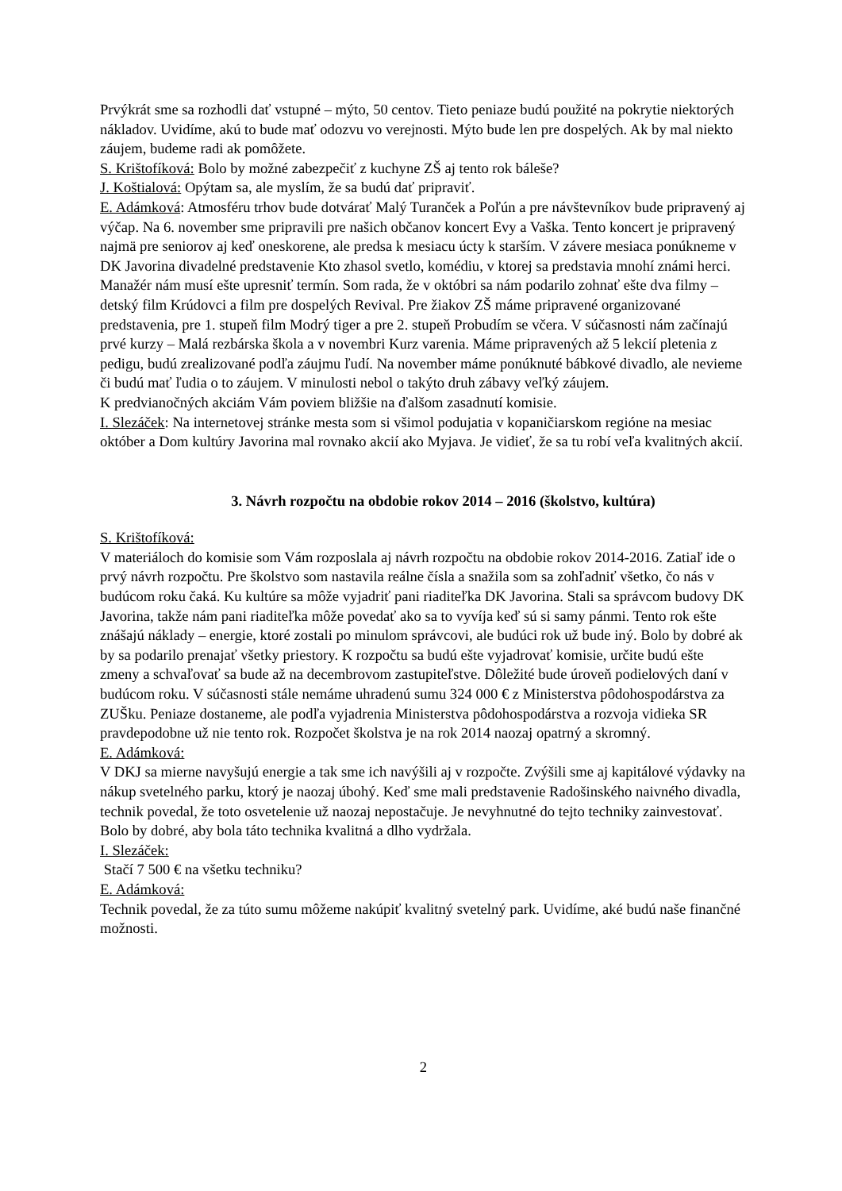Prvýkrát sme sa rozhodli dať vstupné – mýto, 50 centov. Tieto peniaze budú použité na pokrytie niektorých nákladov. Uvidíme, akú to bude mať odozvu vo verejnosti. Mýto bude len pre dospelých. Ak by mal niekto záujem, budeme radi ak pomôžete.
S. Krištofíková: Bolo by možné zabezpečiť z kuchyne ZŠ aj tento rok báleše?
J. Koštialová: Opýtam sa, ale myslím, že sa budú dať pripraviť.
E. Adámková: Atmosféru trhov bude dotvárať Malý Turanček a Poľún a pre návštevníkov bude pripravený aj výčap. Na 6. november sme pripravili pre našich občanov koncert Evy a Vaška. Tento koncert je pripravený najmä pre seniorov aj keď oneskorene, ale predsa k mesiacu úcty k starším. V závere mesiaca ponúkneme v DK Javorina divadelné predstavenie Kto zhasol svetlo, komédiu, v ktorej sa predstavia mnohí známi herci. Manažér nám musí ešte upresniť termín. Som rada, že v októbri sa nám podarilo zohnať ešte dva filmy – detský film Krúdovci a film pre dospelých Revival. Pre žiakov ZŠ máme pripravené organizované predstavenia, pre 1. stupeň film Modrý tiger a pre 2. stupeň Probudím se včera. V súčasnosti nám začínajú prvé kurzy – Malá rezbárska škola a v novembri Kurz varenia. Máme pripravených až 5 lekcií pletenia z pedigu, budú zrealizované podľa záujmu ľudí. Na november máme ponúknuté bábkové divadlo, ale nevieme či budú mať ľudia o to záujem. V minulosti nebol o takýto druh zábavy veľký záujem.
K predvianočných akciám Vám poviem bližšie na ďalšom zasadnutí komisie.
I. Slezáček: Na internetovej stránke mesta som si všimol podujatia v kopaničiarskom regióne na mesiac október a Dom kultúry Javorina mal rovnako akcií ako Myjava. Je vidieť, že sa tu robí veľa kvalitných akcií.
3. Návrh rozpočtu na obdobie rokov 2014 – 2016 (školstvo, kultúra)
S. Krištofíková:
V materiáloch do komisie som Vám rozposlala aj návrh rozpočtu na obdobie rokov 2014-2016. Zatiaľ ide o prvý návrh rozpočtu. Pre školstvo som nastavila reálne čísla a snažila som sa zohľadniť všetko, čo nás v budúcom roku čaká. Ku kultúre sa môže vyjadriť pani riaditeľka DK Javorina. Stali sa správcom budovy DK Javorina, takže nám pani riaditeľka môže povedať ako sa to vyvíja keď sú si samy pánmi. Tento rok ešte znášajú náklady – energie, ktoré zostali po minulom správcovi, ale budúci rok už bude iný. Bolo by dobré ak by sa podarilo prenajať všetky priestory. K rozpočtu sa budú ešte vyjadrovať komisie, určite budú ešte zmeny a schvaľovať sa bude až na decembrovom zastupiteľstve. Dôležité bude úroveň podielových daní v budúcom roku. V súčasnosti stále nemáme uhradenú sumu 324 000 € z Ministerstva pôdohospodárstva za ZUŠku. Peniaze dostaneme, ale podľa vyjadrenia Ministerstva pôdohospodárstva a rozvoja vidieka SR pravdepodobne už nie tento rok. Rozpočet školstva je na rok 2014 naozaj opatrný a skromný.
E. Adámková:
V DKJ sa mierne navyšujú energie a tak sme ich navýšili aj v rozpočte. Zvýšili sme aj kapitálové výdavky na nákup svetelného parku, ktorý je naozaj úbohý. Keď sme mali predstavenie Radošinského naivného divadla, technik povedal, že toto osvetelenie už naozaj nepostačuje. Je nevyhnutné do tejto techniky zainvestovať. Bolo by dobré, aby bola táto technika kvalitná a dlho vydržala.
I. Slezáček:
Stačí 7 500 € na všetku techniku?
E. Adámková:
Technik povedal, že za túto sumu môžeme nakúpiť kvalitný svetelný park. Uvidíme, aké budú naše finančné možnosti.
2